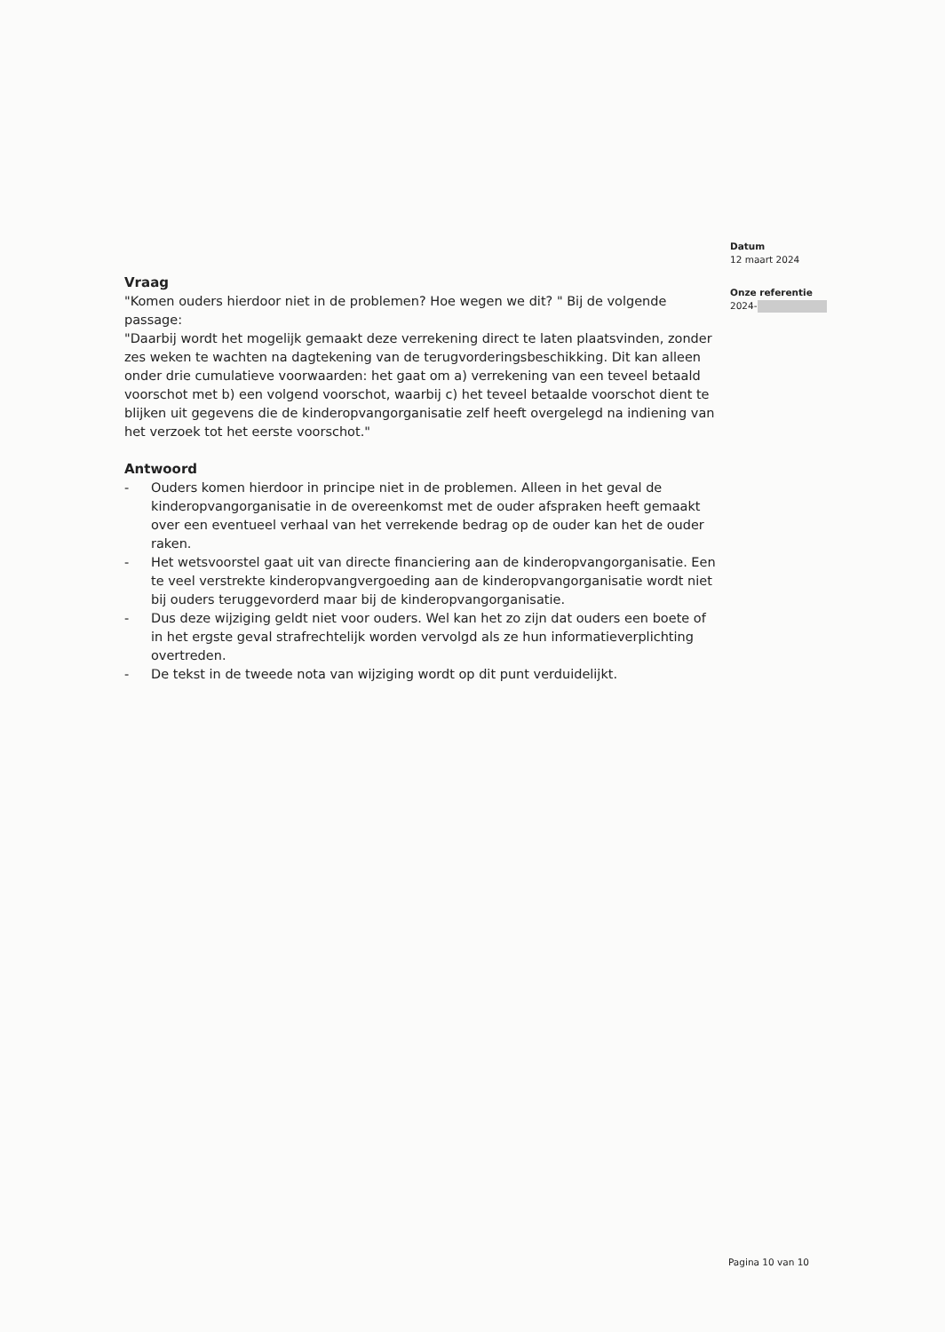Datum
12 maart 2024
Onze referentie
2024-
Vraag
"Komen ouders hierdoor niet in de problemen? Hoe wegen we dit? " Bij de volgende passage:
"Daarbij wordt het mogelijk gemaakt deze verrekening direct te laten plaatsvinden, zonder zes weken te wachten na dagtekening van de terugvorderingsbeschikking. Dit kan alleen onder drie cumulatieve voorwaarden: het gaat om a) verrekening van een teveel betaald voorschot met b) een volgend voorschot, waarbij c) het teveel betaalde voorschot dient te blijken uit gegevens die de kinderopvangorganisatie zelf heeft overgelegd na indiening van het verzoek tot het eerste voorschot."
Antwoord
- Ouders komen hierdoor in principe niet in de problemen. Alleen in het geval de kinderopvangorganisatie in de overeenkomst met de ouder afspraken heeft gemaakt over een eventueel verhaal van het verrekende bedrag op de ouder kan het de ouder raken.
- Het wetsvoorstel gaat uit van directe financiering aan de kinderopvangorganisatie. Een te veel verstrekte kinderopvangvergoeding aan de kinderopvangorganisatie wordt niet bij ouders teruggevorderd maar bij de kinderopvangorganisatie.
- Dus deze wijziging geldt niet voor ouders. Wel kan het zo zijn dat ouders een boete of in het ergste geval strafrechtelijk worden vervolgd als ze hun informatieverplichting overtreden.
- De tekst in de tweede nota van wijziging wordt op dit punt verduidelijkt.
Pagina 10 van 10